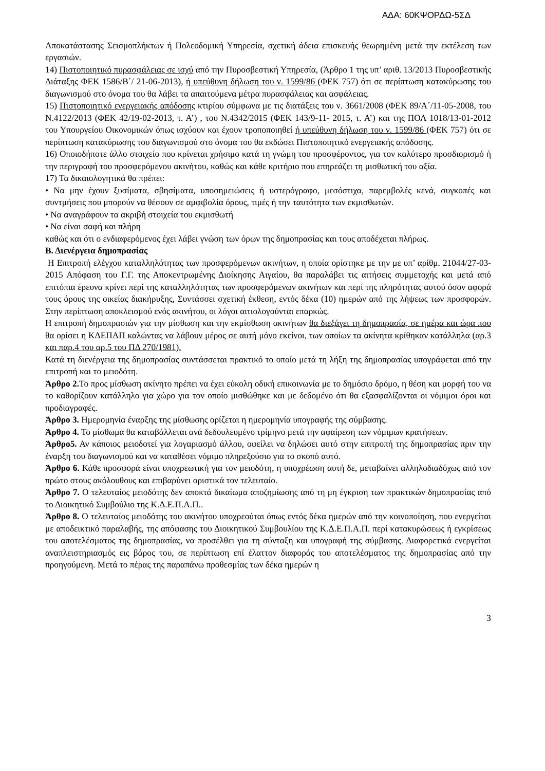ΑΔΑ: 60ΚΨΟΡΔΩ-5ΣΔ
Αποκατάστασης Σεισμοπλήκτων ή Πολεοδομική Υπηρεσία, σχετική άδεια επισκευής θεωρημένη μετά την εκτέλεση των εργασιών.
14) Πιστοποιητικό πυρασφάλειας σε ισχύ από την Πυροσβεστική Υπηρεσία, (Άρθρο 1 της υπ’ αριθ. 13/2013 Πυροσβεστικής Διάταξης ΦΕΚ 1586/Β΄/ 21-06-2013), ή υπεύθυνη δήλωση του ν. 1599/86 (ΦΕΚ 757) ότι σε περίπτωση κατακύρωσης του διαγωνισμού στο όνομα του θα λάβει τα απαιτούμενα μέτρα πυρασφάλειας και ασφάλειας.
15) Πιστοποιητικό ενεργειακής απόδοσης κτιρίου σύμφωνα με τις διατάξεις του ν. 3661/2008 (ΦΕΚ 89/Α΄/11-05-2008, του Ν.4122/2013 (ΦΕΚ 42/19-02-2013, τ. Α’) , του Ν.4342/2015 (ΦΕΚ 143/9-11- 2015, τ. Α’) και της ΠΟΛ 1018/13-01-2012 του Υπουργείου Οικονομικών όπως ισχύουν και έχουν τροποποιηθεί ή υπεύθυνη δήλωση του ν. 1599/86 (ΦΕΚ 757) ότι σε περίπτωση κατακύρωσης του διαγωνισμού στο όνομα του θα εκδώσει Πιστοποιητικό ενεργειακής απόδοσης.
16) Οποιοδήποτε άλλο στοιχείο που κρίνεται χρήσιμο κατά τη γνώμη του προσφέροντος, για τον καλύτερο προσδιορισμό ή την περιγραφή του προσφερόμενου ακινήτου, καθώς και κάθε κριτήριο που επηρεάζει τη μισθωτική του αξία.
17) Τα δικαιολογητικά θα πρέπει:
• Να μην έχουν ξυσίματα, σβησίματα, υποσημειώσεις ή υστερόγραφο, μεσόστιχα, παρεμβολές κενά, συγκοπές και συντμήσεις που μπορούν να θέσουν σε αμφιβολία όρους, τιμές ή την ταυτότητα των εκμισθωτών.
• Να αναγράφουν τα ακριβή στοιχεία του εκμισθωτή
• Να είναι σαφή και πλήρη
καθώς και ότι ο ενδιαφερόμενος έχει λάβει γνώση των όρων της δημοπρασίας και τους αποδέχεται πλήρως.
Β. Διενέργεια δημοπρασίας
Η Επιτροπή ελέγχου καταλληλότητας των προσφερόμενων ακινήτων, η οποία ορίστηκε με την με υπ’ αρίθμ. 21044/27-03-2015 Απόφαση του Γ.Γ. της Αποκεντρωμένης Διοίκησης Αιγαίου, θα παραλάβει τις αιτήσεις συμμετοχής και μετά από επιτόπια έρευνα κρίνει περί της καταλληλότητας των προσφερόμενων ακινήτων και περί της πληρότητας αυτού όσον αφορά τους όρους της οικείας διακήρυξης, Συντάσσει σχετική έκθεση, εντός δέκα (10) ημερών από της λήψεως των προσφορών. Στην περίπτωση αποκλεισμού ενός ακινήτου, οι λόγοι αιτιολογούνται επαρκώς.
Η επιτροπή δημοπρασιών για την μίσθωση και την εκμίσθωση ακινήτων θα διεξάγει τη δημοπρασία, σε ημέρα και ώρα που θα ορίσει η ΚΔΕΠΑΠ καλώντας να λάβουν μέρος σε αυτή μόνο εκείνοι, των οποίων τα ακίνητα κρίθηκαν κατάλληλα (αρ.3 και παρ.4 του αρ.5 του ΠΔ 270/1981).
Κατά τη διενέργεια της δημοπρασίας συντάσσεται πρακτικό το οποίο μετά τη λήξη της δημοπρασίας υπογράφεται από την επιτροπή και το μειοδότη.
Άρθρο 2. Το προς μίσθωση ακίνητο πρέπει να έχει εύκολη οδική επικοινωνία με το δημόσιο δρόμο, η θέση και μορφή του να το καθορίζουν κατάλληλο για χώρο για τον οποίο μισθώθηκε και με δεδομένο ότι θα εξασφαλίζονται οι νόμιμοι όροι και προδιαγραφές.
Άρθρο 3. Ημερομηνία έναρξης της μίσθωσης ορίζεται η ημερομηνία υπογραφής της σύμβασης.
Άρθρο 4. Το μίσθωμα θα καταβάλλεται ανά δεδουλευμένο τρίμηνο μετά την αφαίρεση των νόμιμων κρατήσεων.
Άρθρο5. Αν κάποιος μειοδοτεί για λογαριασμό άλλου, οφείλει να δηλώσει αυτό στην επιτροπή της δημοπρασίας πριν την έναρξη του διαγωνισμού και να καταθέσει νόμιμο πληρεξούσιο για το σκοπό αυτό.
Άρθρο 6. Κάθε προσφορά είναι υποχρεωτική για τον μειοδότη, η υποχρέωση αυτή δε, μεταβαίνει αλληλοδιαδόχως από τον πρώτο στους ακόλουθους και επιβαρύνει οριστικά τον τελευταίο.
Άρθρο 7. Ο τελευταίος μειοδότης δεν αποκτά δικαίωμα αποζημίωσης από τη μη έγκριση των πρακτικών δημοπρασίας από το Διοικητικό Συμβούλιο της Κ.Δ.Ε.Π.Α.Π..
Άρθρο 8. Ο τελευταίος μειοδότης του ακινήτου υποχρεούται όπως εντός δέκα ημερών από την κοινοποίηση, που ενεργείται με αποδεικτικό παραλαβής, της απόφασης του Διοικητικού Συμβουλίου της Κ.Δ.Ε.Π.Α.Π. περί κατακυρώσεως ή εγκρίσεως του αποτελέσματος της δημοπρασίας, να προσέλθει για τη σύνταξη και υπογραφή της σύμβασης. Διαφορετικά ενεργείται αναπλειστηριασμός εις βάρος του, σε περίπτωση επί έλαττον διαφοράς του αποτελέσματος της δημοπρασίας από την προηγούμενη. Μετά το πέρας της παραπάνω προθεσμίας των δέκα ημερών η
3